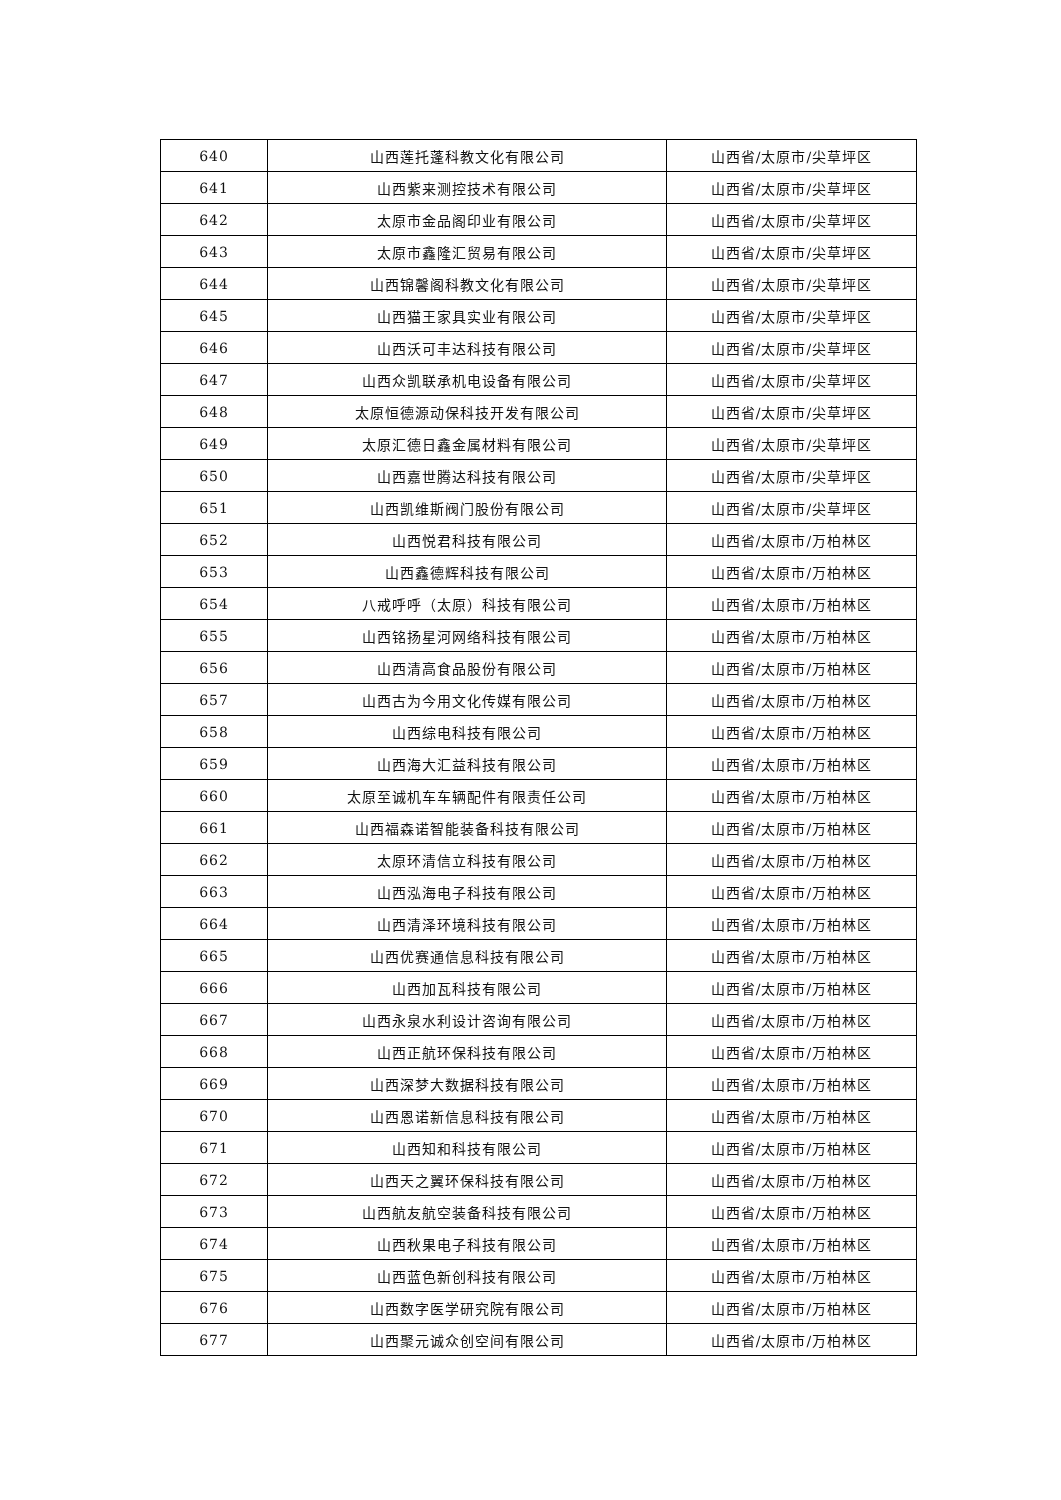| 640 | 山西莲托蓬科教文化有限公司 | 山西省/太原市/尖草坪区 |
| 641 | 山西紫来测控技术有限公司 | 山西省/太原市/尖草坪区 |
| 642 | 太原市金品阁印业有限公司 | 山西省/太原市/尖草坪区 |
| 643 | 太原市鑫隆汇贸易有限公司 | 山西省/太原市/尖草坪区 |
| 644 | 山西锦馨阁科教文化有限公司 | 山西省/太原市/尖草坪区 |
| 645 | 山西猫王家具实业有限公司 | 山西省/太原市/尖草坪区 |
| 646 | 山西沃可丰达科技有限公司 | 山西省/太原市/尖草坪区 |
| 647 | 山西众凯联承机电设备有限公司 | 山西省/太原市/尖草坪区 |
| 648 | 太原恒德源动保科技开发有限公司 | 山西省/太原市/尖草坪区 |
| 649 | 太原汇德日鑫金属材料有限公司 | 山西省/太原市/尖草坪区 |
| 650 | 山西嘉世腾达科技有限公司 | 山西省/太原市/尖草坪区 |
| 651 | 山西凯维斯阀门股份有限公司 | 山西省/太原市/尖草坪区 |
| 652 | 山西悦君科技有限公司 | 山西省/太原市/万柏林区 |
| 653 | 山西鑫德辉科技有限公司 | 山西省/太原市/万柏林区 |
| 654 | 八戒呼呼（太原）科技有限公司 | 山西省/太原市/万柏林区 |
| 655 | 山西铭扬星河网络科技有限公司 | 山西省/太原市/万柏林区 |
| 656 | 山西清高食品股份有限公司 | 山西省/太原市/万柏林区 |
| 657 | 山西古为今用文化传媒有限公司 | 山西省/太原市/万柏林区 |
| 658 | 山西综电科技有限公司 | 山西省/太原市/万柏林区 |
| 659 | 山西海大汇益科技有限公司 | 山西省/太原市/万柏林区 |
| 660 | 太原至诚机车车辆配件有限责任公司 | 山西省/太原市/万柏林区 |
| 661 | 山西福森诺智能装备科技有限公司 | 山西省/太原市/万柏林区 |
| 662 | 太原环清信立科技有限公司 | 山西省/太原市/万柏林区 |
| 663 | 山西泓海电子科技有限公司 | 山西省/太原市/万柏林区 |
| 664 | 山西清泽环境科技有限公司 | 山西省/太原市/万柏林区 |
| 665 | 山西优赛通信息科技有限公司 | 山西省/太原市/万柏林区 |
| 666 | 山西加瓦科技有限公司 | 山西省/太原市/万柏林区 |
| 667 | 山西永泉水利设计咨询有限公司 | 山西省/太原市/万柏林区 |
| 668 | 山西正航环保科技有限公司 | 山西省/太原市/万柏林区 |
| 669 | 山西深梦大数据科技有限公司 | 山西省/太原市/万柏林区 |
| 670 | 山西恩诺新信息科技有限公司 | 山西省/太原市/万柏林区 |
| 671 | 山西知和科技有限公司 | 山西省/太原市/万柏林区 |
| 672 | 山西天之翼环保科技有限公司 | 山西省/太原市/万柏林区 |
| 673 | 山西航友航空装备科技有限公司 | 山西省/太原市/万柏林区 |
| 674 | 山西秋果电子科技有限公司 | 山西省/太原市/万柏林区 |
| 675 | 山西蓝色新创科技有限公司 | 山西省/太原市/万柏林区 |
| 676 | 山西数字医学研究院有限公司 | 山西省/太原市/万柏林区 |
| 677 | 山西聚元诚众创空间有限公司 | 山西省/太原市/万柏林区 |